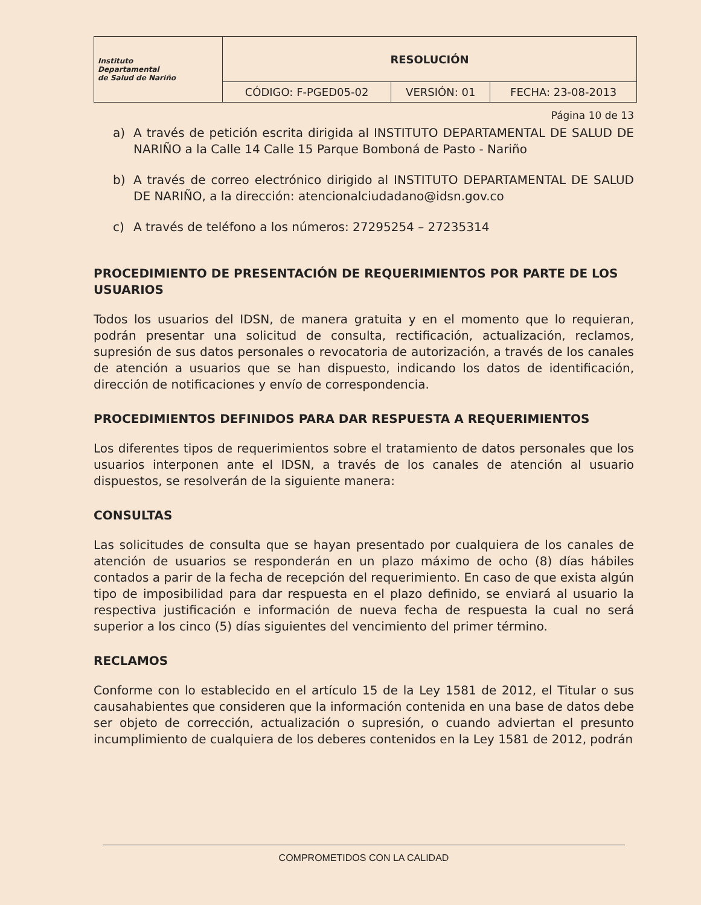| Instituto Departamental de Salud de Nariño | RESOLUCIÓN | | |
| | CÓDIGO: F-PGED05-02 | VERSIÓN: 01 | FECHA: 23-08-2013 |
Página 10 de 13
a) A través de petición escrita dirigida al INSTITUTO DEPARTAMENTAL DE SALUD DE NARIÑO a la Calle 14 Calle 15 Parque Bomboná de Pasto - Nariño
b) A través de correo electrónico dirigido al INSTITUTO DEPARTAMENTAL DE SALUD DE NARIÑO, a la dirección: atencionalciudadano@idsn.gov.co
c) A través de teléfono a los números: 27295254 – 27235314
PROCEDIMIENTO DE PRESENTACIÓN DE REQUERIMIENTOS POR PARTE DE LOS USUARIOS
Todos los usuarios del IDSN, de manera gratuita y en el momento que lo requieran, podrán presentar una solicitud de consulta, rectificación, actualización, reclamos, supresión de sus datos personales o revocatoria de autorización, a través de los canales de atención a usuarios que se han dispuesto, indicando los datos de identificación, dirección de notificaciones y envío de correspondencia.
PROCEDIMIENTOS DEFINIDOS PARA DAR RESPUESTA A REQUERIMIENTOS
Los diferentes tipos de requerimientos sobre el tratamiento de datos personales que los usuarios interponen ante el IDSN, a través de los canales de atención al usuario dispuestos, se resolverán de la siguiente manera:
CONSULTAS
Las solicitudes de consulta que se hayan presentado por cualquiera de los canales de atención de usuarios se responderán en un plazo máximo de ocho (8) días hábiles contados a parir de la fecha de recepción del requerimiento. En caso de que exista algún tipo de imposibilidad para dar respuesta en el plazo definido, se enviará al usuario la respectiva justificación e información de nueva fecha de respuesta la cual no será superior a los cinco (5) días siguientes del vencimiento del primer término.
RECLAMOS
Conforme con lo establecido en el artículo 15 de la Ley 1581 de 2012, el Titular o sus causahabientes que consideren que la información contenida en una base de datos debe ser objeto de corrección, actualización o supresión, o cuando adviertan el presunto incumplimiento de cualquiera de los deberes contenidos en la Ley 1581 de 2012, podrán
COMPROMETIDOS CON LA CALIDAD